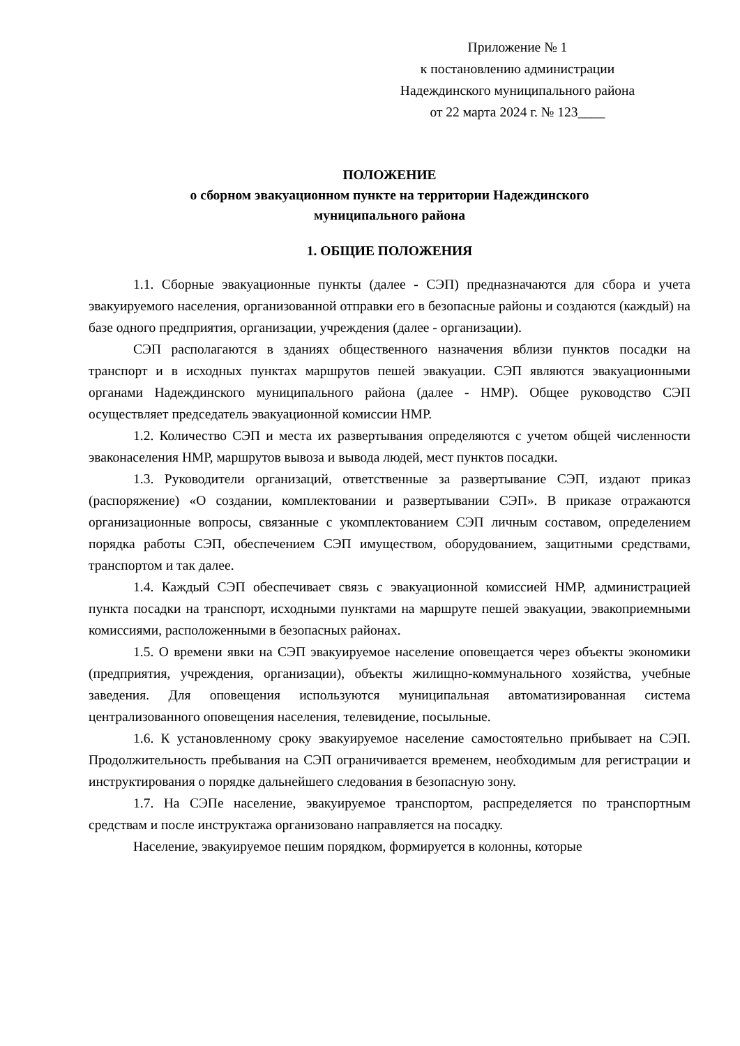Приложение № 1
к постановлению администрации
Надеждинского муниципального района
от 22 марта 2024 г. № 123____
ПОЛОЖЕНИЕ
о сборном эвакуационном пункте на территории Надеждинского
муниципального района
1. ОБЩИЕ ПОЛОЖЕНИЯ
1.1. Сборные эвакуационные пункты (далее - СЭП) предназначаются для сбора и учета эвакуируемого населения, организованной отправки его в безопасные районы и создаются (каждый) на базе одного предприятия, организации, учреждения (далее - организации).
СЭП располагаются в зданиях общественного назначения вблизи пунктов посадки на транспорт и в исходных пунктах маршрутов пешей эвакуации. СЭП являются эвакуационными органами Надеждинского муниципального района (далее - НМР). Общее руководство СЭП осуществляет председатель эвакуационной комиссии НМР.
1.2. Количество СЭП и места их развертывания определяются с учетом общей численности эваконаселения НМР, маршрутов вывоза и вывода людей, мест пунктов посадки.
1.3. Руководители организаций, ответственные за развертывание СЭП, издают приказ (распоряжение) «О создании, комплектовании и развертывании СЭП». В приказе отражаются организационные вопросы, связанные с укомплектованием СЭП личным составом, определением порядка работы СЭП, обеспечением СЭП имуществом, оборудованием, защитными средствами, транспортом и так далее.
1.4. Каждый СЭП обеспечивает связь с эвакуационной комиссией НМР, администрацией пункта посадки на транспорт, исходными пунктами на маршруте пешей эвакуации, эвакоприемными комиссиями, расположенными в безопасных районах.
1.5. О времени явки на СЭП эвакуируемое население оповещается через объекты экономики (предприятия, учреждения, организации), объекты жилищно-коммунального хозяйства, учебные заведения. Для оповещения используются муниципальная автоматизированная система централизованного оповещения населения, телевидение, посыльные.
1.6. К установленному сроку эвакуируемое население самостоятельно прибывает на СЭП. Продолжительность пребывания на СЭП ограничивается временем, необходимым для регистрации и инструктирования о порядке дальнейшего следования в безопасную зону.
1.7. На СЭПе население, эвакуируемое транспортом, распределяется по транспортным средствам и после инструктажа организовано направляется на посадку.
Население, эвакуируемое пешим порядком, формируется в колонны, которые